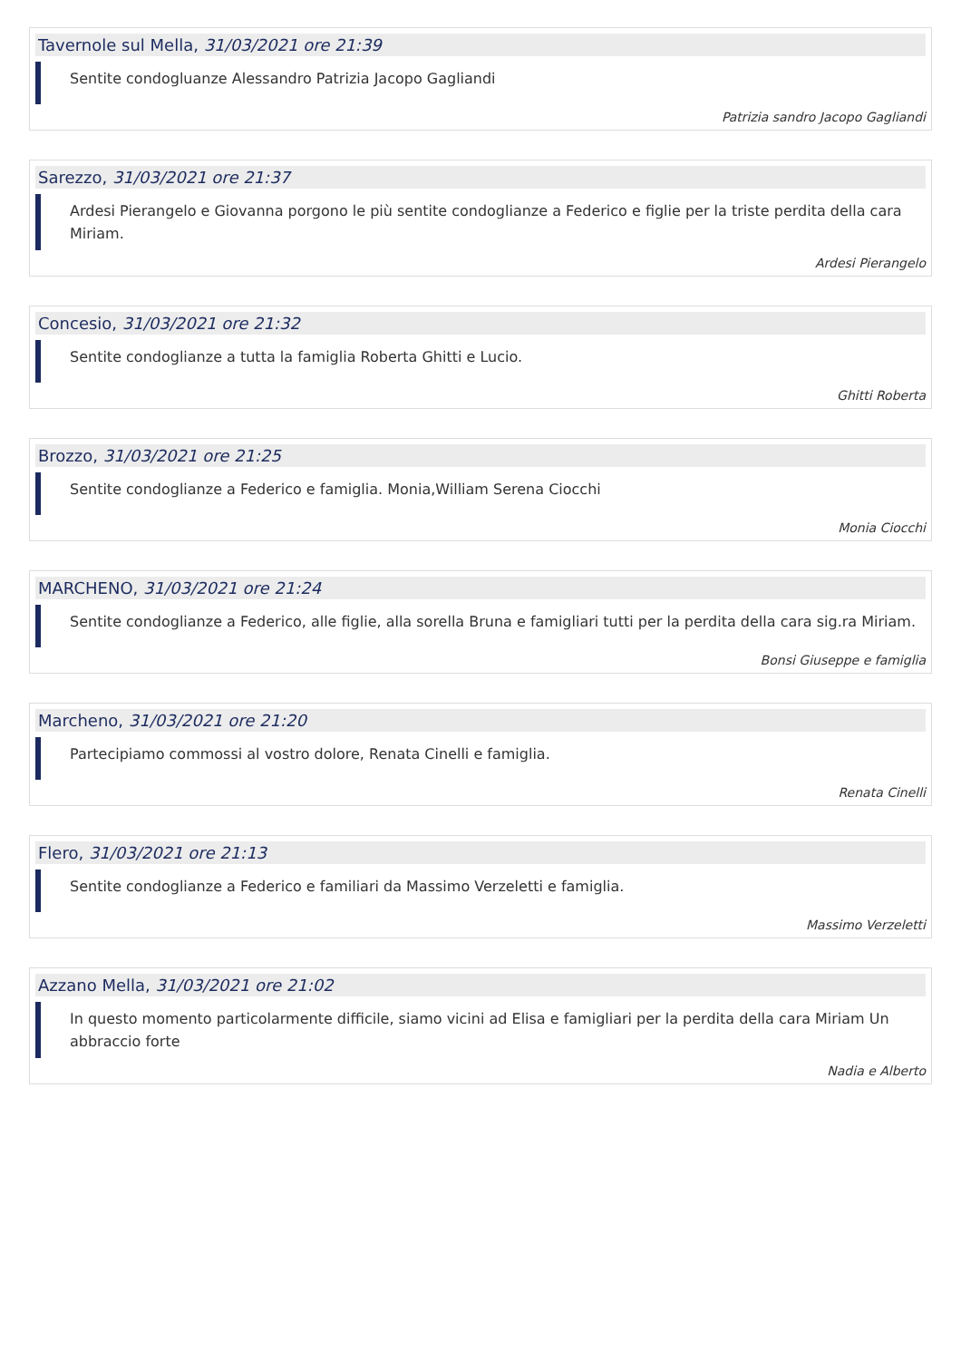Tavernole sul Mella, 31/03/2021 ore 21:39
Sentite condogluanze Alessandro Patrizia Jacopo Gagliandi
Patrizia sandro Jacopo Gagliandi
Sarezzo, 31/03/2021 ore 21:37
Ardesi Pierangelo e Giovanna porgono le più sentite condoglianze a Federico e figlie per la triste perdita della cara Miriam.
Ardesi Pierangelo
Concesio, 31/03/2021 ore 21:32
Sentite condoglianze a tutta la famiglia Roberta Ghitti e Lucio.
Ghitti Roberta
Brozzo, 31/03/2021 ore 21:25
Sentite condoglianze a Federico e famiglia. Monia,William Serena Ciocchi
Monia Ciocchi
MARCHENO, 31/03/2021 ore 21:24
Sentite condoglianze a Federico, alle figlie, alla sorella Bruna e famigliari tutti per la perdita della cara sig.ra Miriam.
Bonsi Giuseppe e famiglia
Marcheno, 31/03/2021 ore 21:20
Partecipiamo commossi al vostro dolore, Renata Cinelli e famiglia.
Renata Cinelli
Flero, 31/03/2021 ore 21:13
Sentite condoglianze a Federico e familiari da Massimo Verzeletti e famiglia.
Massimo Verzeletti
Azzano Mella, 31/03/2021 ore 21:02
In questo momento particolarmente difficile, siamo vicini ad Elisa e famigliari per la perdita della cara Miriam Un abbraccio forte
Nadia e Alberto